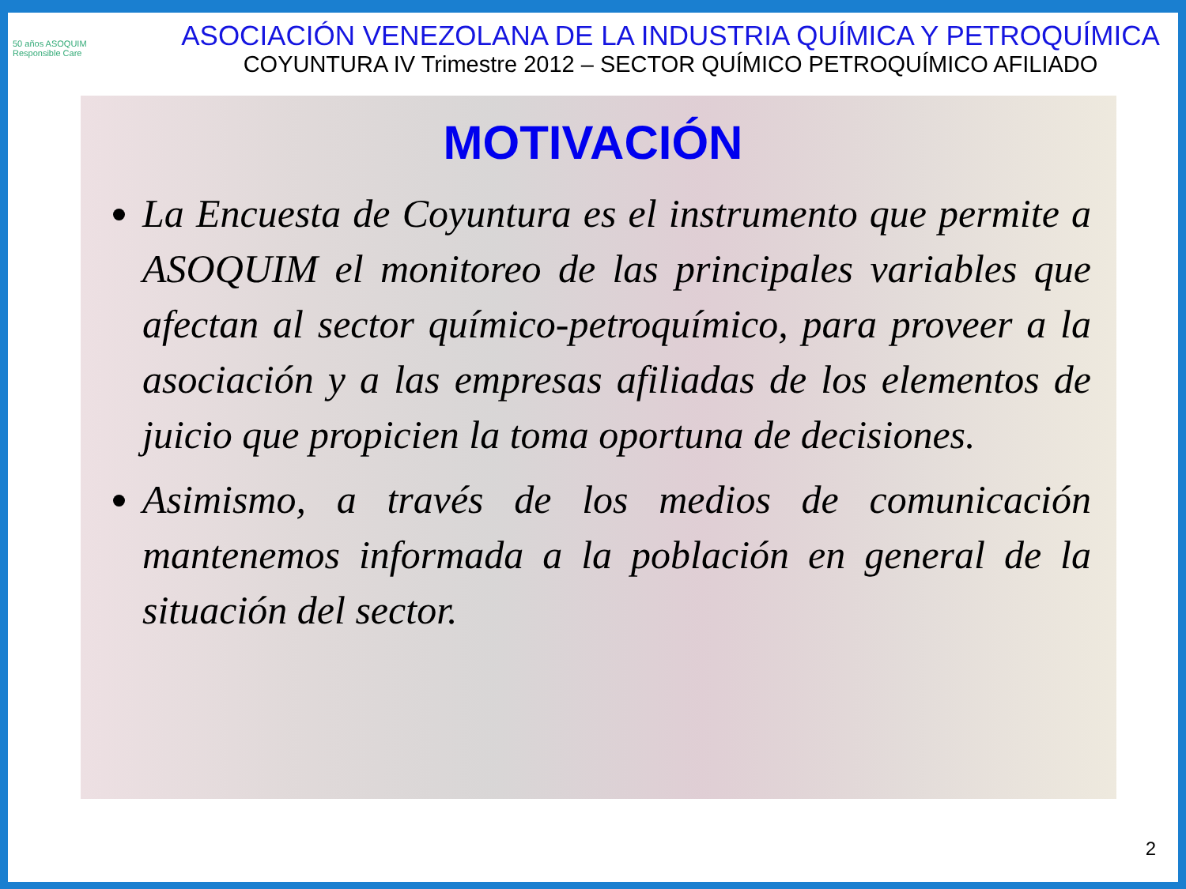50 años ASOQUIM
Responsible Care
ASOCIACIÓN VENEZOLANA DE LA INDUSTRIA QUÍMICA Y PETROQUÍMICA
COYUNTURA IV Trimestre 2012 – SECTOR QUÍMICO PETROQUÍMICO AFILIADO
MOTIVACIÓN
La Encuesta de Coyuntura es el instrumento que permite a ASOQUIM el monitoreo de las principales variables que afectan al sector químico-petroquímico, para proveer a la asociación y a las empresas afiliadas de los elementos de juicio que propicien la toma oportuna de decisiones.
Asimismo, a través de los medios de comunicación mantenemos informada a la población en general de la situación del sector.
2